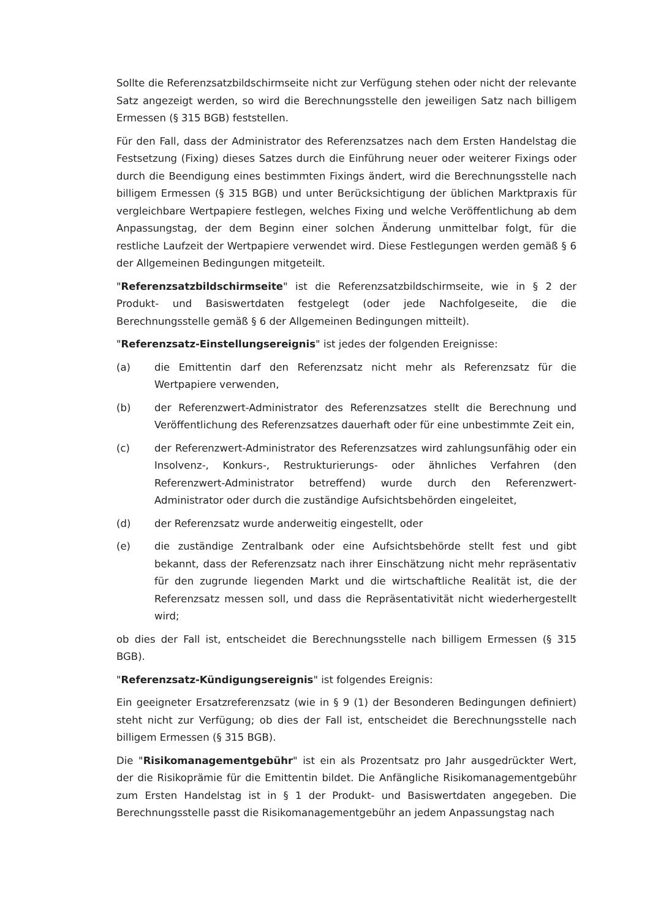Sollte die Referenzsatzbildschirmseite nicht zur Verfügung stehen oder nicht der relevante Satz angezeigt werden, so wird die Berechnungsstelle den jeweiligen Satz nach billigem Ermessen (§ 315 BGB) feststellen.
Für den Fall, dass der Administrator des Referenzsatzes nach dem Ersten Handelstag die Festsetzung (Fixing) dieses Satzes durch die Einführung neuer oder weiterer Fixings oder durch die Beendigung eines bestimmten Fixings ändert, wird die Berechnungsstelle nach billigem Ermessen (§ 315 BGB) und unter Berücksichtigung der üblichen Marktpraxis für vergleichbare Wertpapiere festlegen, welches Fixing und welche Veröffentlichung ab dem Anpassungstag, der dem Beginn einer solchen Änderung unmittelbar folgt, für die restliche Laufzeit der Wertpapiere verwendet wird. Diese Festlegungen werden gemäß § 6 der Allgemeinen Bedingungen mitgeteilt.
"Referenzsatzbildschirmseite" ist die Referenzsatzbildschirmseite, wie in § 2 der Produkt- und Basiswertdaten festgelegt (oder jede Nachfolgeseite, die die Berechnungsstelle gemäß § 6 der Allgemeinen Bedingungen mitteilt).
"Referenzsatz-Einstellungsereignis" ist jedes der folgenden Ereignisse:
(a) die Emittentin darf den Referenzsatz nicht mehr als Referenzsatz für die Wertpapiere verwenden,
(b) der Referenzwert-Administrator des Referenzsatzes stellt die Berechnung und Veröffentlichung des Referenzsatzes dauerhaft oder für eine unbestimmte Zeit ein,
(c) der Referenzwert-Administrator des Referenzsatzes wird zahlungsunfähig oder ein Insolvenz-, Konkurs-, Restrukturierungs- oder ähnliches Verfahren (den Referenzwert-Administrator betreffend) wurde durch den Referenzwert-Administrator oder durch die zuständige Aufsichtsbehörden eingeleitet,
(d) der Referenzsatz wurde anderweitig eingestellt, oder
(e) die zuständige Zentralbank oder eine Aufsichtsbehörde stellt fest und gibt bekannt, dass der Referenzsatz nach ihrer Einschätzung nicht mehr repräsentativ für den zugrunde liegenden Markt und die wirtschaftliche Realität ist, die der Referenzsatz messen soll, und dass die Repräsentativität nicht wiederhergestellt wird;
ob dies der Fall ist, entscheidet die Berechnungsstelle nach billigem Ermessen (§ 315 BGB).
"Referenzsatz-Kündigungsereignis" ist folgendes Ereignis:
Ein geeigneter Ersatzreferenzsatz (wie in § 9 (1) der Besonderen Bedingungen definiert) steht nicht zur Verfügung; ob dies der Fall ist, entscheidet die Berechnungsstelle nach billigem Ermessen (§ 315 BGB).
Die "Risikomanagementgebühr" ist ein als Prozentsatz pro Jahr ausgedrückter Wert, der die Risikoprämie für die Emittentin bildet. Die Anfängliche Risikomanagementgebühr zum Ersten Handelstag ist in § 1 der Produkt- und Basiswertdaten angegeben. Die Berechnungsstelle passt die Risikomanagementgebühr an jedem Anpassungstag nach